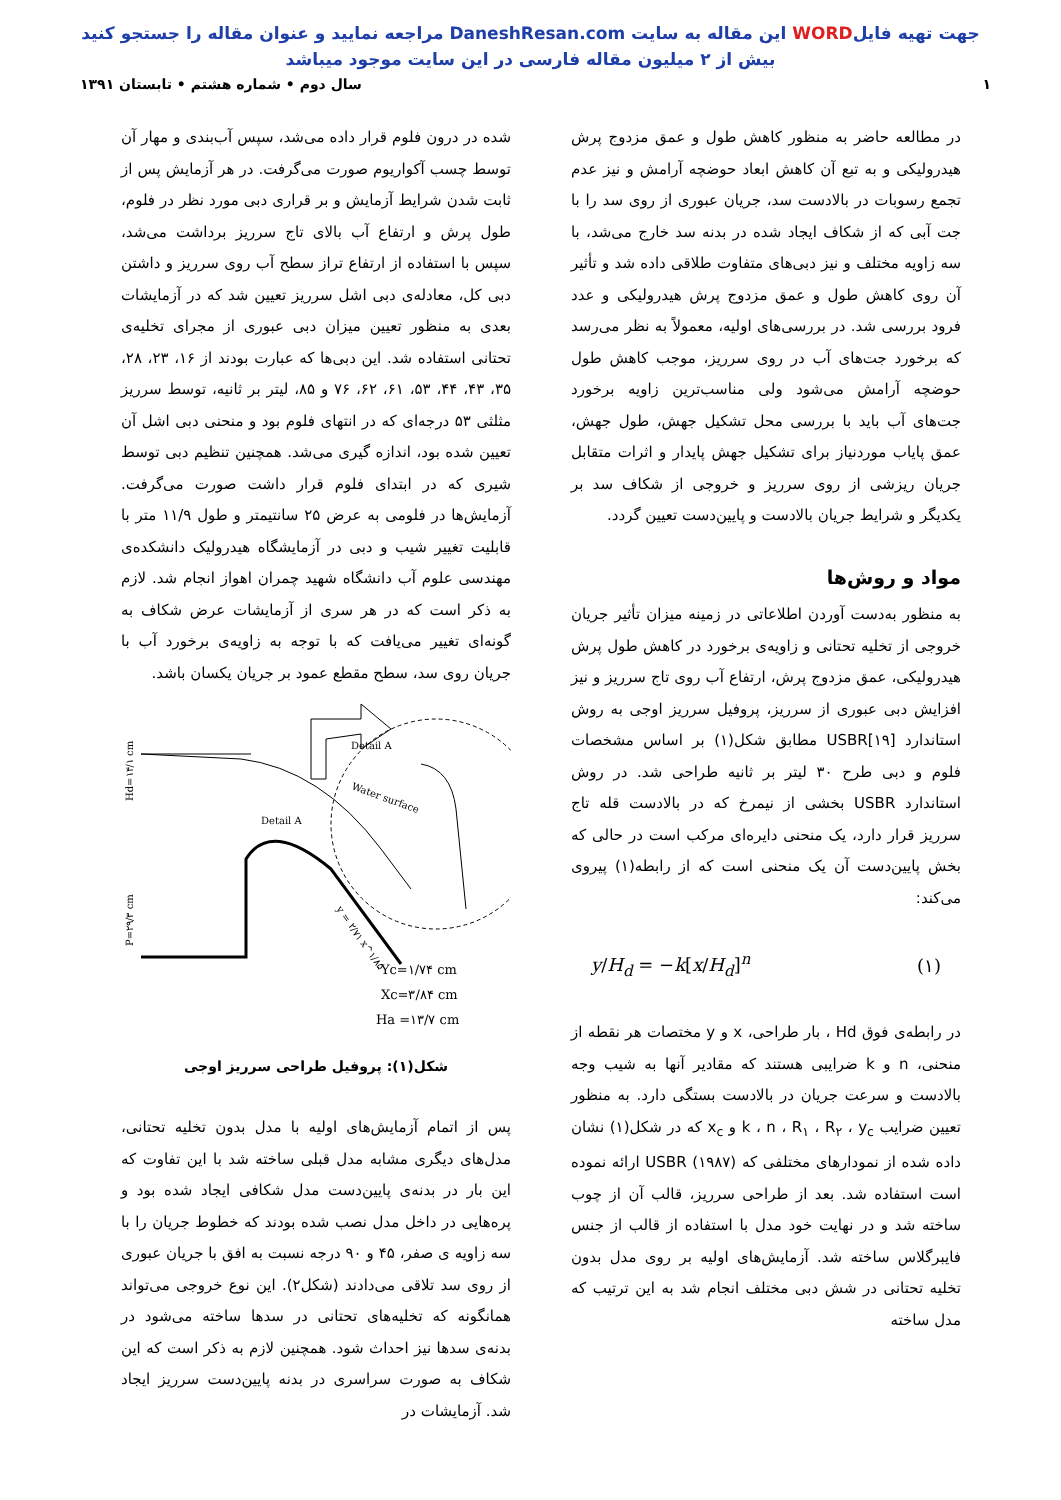جهت تهیه فایلWORD این مقاله به سایت DaneshResan.com مراجعه نمایید و عنوان مقاله را جستجو کنید
بیش از ۲ میلیون مقاله فارسی در این سایت موجود میباشد
۱ سال دوم • شماره هشتم • تابستان ۱۳۹۱
در مطالعه حاضر به منظور کاهش طول و عمق مزدوج پرش هیدرولیکی و به تبع آن کاهش ابعاد حوضچه آرامش و نیز عدم تجمع رسوبات در بالادست سد، جریان عبوری از روی سد را با جت آبی که از شکاف ایجاد شده در بدنه سد خارج می‌شد، با سه زاویه مختلف و نیز دبی‌های متفاوت طلاقی داده شد و تأثیر آن روی کاهش طول و عمق مزدوج پرش هیدرولیکی و عدد فرود بررسی شد. در بررسی‌های اولیه، معمولاً به نظر می‌رسد که برخورد جت‌های آب در روی سرریز، موجب کاهش طول حوضچه آرامش می‌شود ولی مناسب‌ترین زاویه برخورد جت‌های آب باید با بررسی محل تشکیل جهش، طول جهش، عمق پایاب موردنیاز برای تشکیل جهش پایدار و اثرات متقابل جریان ریزشی از روی سرریز و خروجی از شکاف سد بر یکدیگر و شرایط جریان بالادست و پایین‌دست تعیین گردد.
مواد و روش‌ها
به منظور به‌دست آوردن اطلاعاتی در زمینه میزان تأثیر جریان خروجی از تخلیه تحتانی و زاویه‌ی برخورد در کاهش طول پرش هیدرولیکی، عمق مزدوج پرش، ارتفاع آب روی تاج سرریز و نیز افزایش دبی عبوری از سرریز، پروفیل سرریز اوجی به روش استاندارد USBR[۱۹] مطابق شکل(۱) بر اساس مشخصات فلوم و دبی طرح ۳۰ لیتر بر ثانیه طراحی شد. در روش استاندارد USBR بخشی از نیمرخ که در بالادست قله تاج سرریز قرار دارد، یک منحنی دایره‌ای مرکب است در حالی که بخش پایین‌دست آن یک منحنی است که از رابطه(۱) پیروی می‌کند:
y/H<sub>d</sub> = −k[x/H<sub>d</sub>]<sup>n</sup> (۱)
در رابطه‌ی فوق Hd ، بار طراحی، x و y مختصات هر نقطه از منحنی، n و k ضرایبی هستند که مقادیر آنها به شیب وجه بالادست و سرعت جریان در بالادست بستگی دارد. به منظور تعیین ضرایب k ، n ، R<sub>۱</sub> ، R<sub>۲</sub> ، y<sub>c</sub> و x<sub>c</sub> که در شکل(۱) نشان داده شده از نمودارهای مختلفی که USBR (۱۹۸۷) ارائه نموده است استفاده شد. بعد از طراحی سرریز، قالب آن از چوب ساخته شد و در نهایت خود مدل با استفاده از قالب از جنس فایبرگلاس ساخته شد. آزمایش‌های اولیه بر روی مدل بدون تخلیه تحتانی در شش دبی مختلف انجام شد به این ترتیب که مدل ساخته
شده در درون فلوم قرار داده می‌شد، سپس آب‌بندی و مهار آن توسط چسب آکواریوم صورت می‌گرفت. در هر آزمایش پس از ثابت شدن شرایط آزمایش و بر قراری دبی مورد نظر در فلوم، طول پرش و ارتفاع آب بالای تاج سرریز برداشت می‌شد، سپس با استفاده از ارتفاع تراز سطح آب روی سرریز و داشتن دبی کل، معادله‌ی دبی اشل سرریز تعیین شد که در آزمایشات بعدی به منظور تعیین میزان دبی عبوری از مجرای تخلیه‌ی تحتانی استفاده شد. این دبی‌ها که عبارت بودند از ۱۶، ۲۳، ۲۸، ۳۵، ۴۳، ۴۴، ۵۳، ۶۱، ۶۲، ۷۶ و ۸۵، لیتر بر ثانیه، توسط سرریز مثلثی ۵۳ درجه‌ای که در انتهای فلوم بود و منحنی دبی اشل آن تعیین شده بود، اندازه گیری می‌شد. همچنین تنظیم دبی توسط شیری که در ابتدای فلوم قرار داشت صورت می‌گرفت. آزمایش‌ها در فلومی به عرض ۲۵ سانتیمتر و طول ۱۱/۹ متر با قابلیت تغییر شیب و دبی در آزمایشگاه هیدرولیک دانشکده‌ی مهندسی علوم آب دانشگاه شهید چمران اهواز انجام شد. لازم به ذکر است که در هر سری از آزمایشات عرض شکاف به گونه‌ای تغییر می‌یافت که با توجه به زاویه‌ی برخورد آب با جریان روی سد، سطح مقطع عمود بر جریان یکسان باشد.
Detail A
Water surface
Detail A
P=۲۹/۳ cm
Hd=۱۴/۱ cm
y = ۲/۷۱ x^۱/۸۵
Yc=۱/۷۴ cm
Xc=۳/۸۴ cm
Ha =۱۳/۷ cm
شکل(۱): پروفیل طراحی سرریز اوجی
پس از اتمام آزمایش‌های اولیه با مدل بدون تخلیه تحتانی، مدل‌های دیگری مشابه مدل قبلی ساخته شد با این تفاوت که این بار در بدنه‌ی پایین‌دست مدل شکافی ایجاد شده بود و پره‌هایی در داخل مدل نصب شده بودند که خطوط جریان را با سه زاویه ی صفر، ۴۵ و ۹۰ درجه نسبت به افق با جریان عبوری از روی سد تلاقی می‌دادند (شکل۲). این نوع خروجی می‌تواند همانگونه که تخلیه‌های تحتانی در سدها ساخته می‌شود در بدنه‌ی سدها نیز احداث شود. همچنین لازم به ذکر است که این شکاف به صورت سراسری در بدنه پایین‌دست سرریز ایجاد شد. آزمایشات در